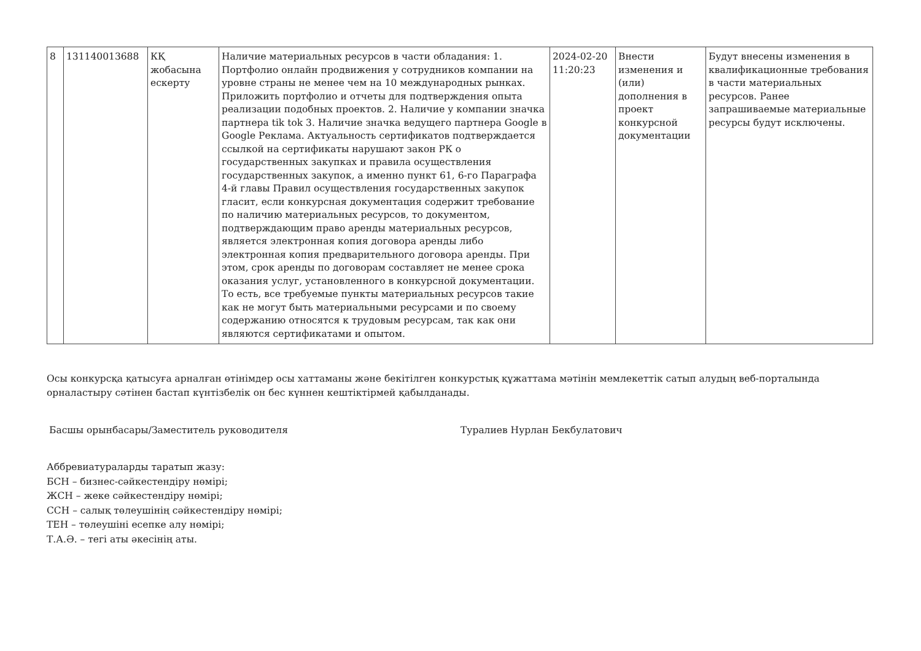| 8 | 131140013688 | КҚ жобасына ескерту | Наличие материальных ресурсов в части обладания: 1. Портфолио онлайн продвижения у сотрудников компании на уровне страны не менее чем на 10 международных рынках. Приложить портфолио и отчеты для подтверждения опыта реализации подобных проектов. 2. Наличие у компании значка партнера tik tok 3. Наличие значка ведущего партнера Google в Google Реклама. Актуальность сертификатов подтверждается ссылкой на сертификаты нарушают закон РК о государственных закупках и правила осуществления государственных закупок, а именно пункт 61, 6-го Параграфа 4-й главы Правил осуществления государственных закупок гласит, если конкурсная документация содержит требование по наличию материальных ресурсов, то документом, подтверждающим право аренды материальных ресурсов, является электронная копия договора аренды либо электронная копия предварительного договора аренды. При этом, срок аренды по договорам составляет не менее срока оказания услуг, установленного в конкурсной документации. То есть, все требуемые пункты материальных ресурсов такие как не могут быть материальными ресурсами и по своему содержанию относятся к трудовым ресурсам, так как они являются сертификатами и опытом. | 2024-02-20 11:20:23 | Внести изменения и (или) дополнения в проект конкурсной документации | Будут внесены изменения в квалификационные требования в части материальных ресурсов. Ранее запрашиваемые материальные ресурсы будут исключены. |
Осы конкурсқа қатысуға арналған өтінімдер осы хаттаманы және бекітілген конкурстық құжаттама мәтінін мемлекеттік сатып алудың веб-порталында орналастыру сәтінен бастап күнтізбелік он бес күннен кештіктірмей қабылданады.
Басшы орынбасары/Заместитель руководителя Туралиев Нурлан Бекбулатович
Аббревиатураларды таратып жазу:
БСН – бизнес-сәйкестендіру нөмірі;
ЖСН – жеке сәйкестендіру нөмірі;
ССН – салық төлеушінің сәйкестендіру нөмірі;
ТЕН – төлеушіні есепке алу нөмірі;
Т.А.Ә. – тегі аты әкесінің аты.